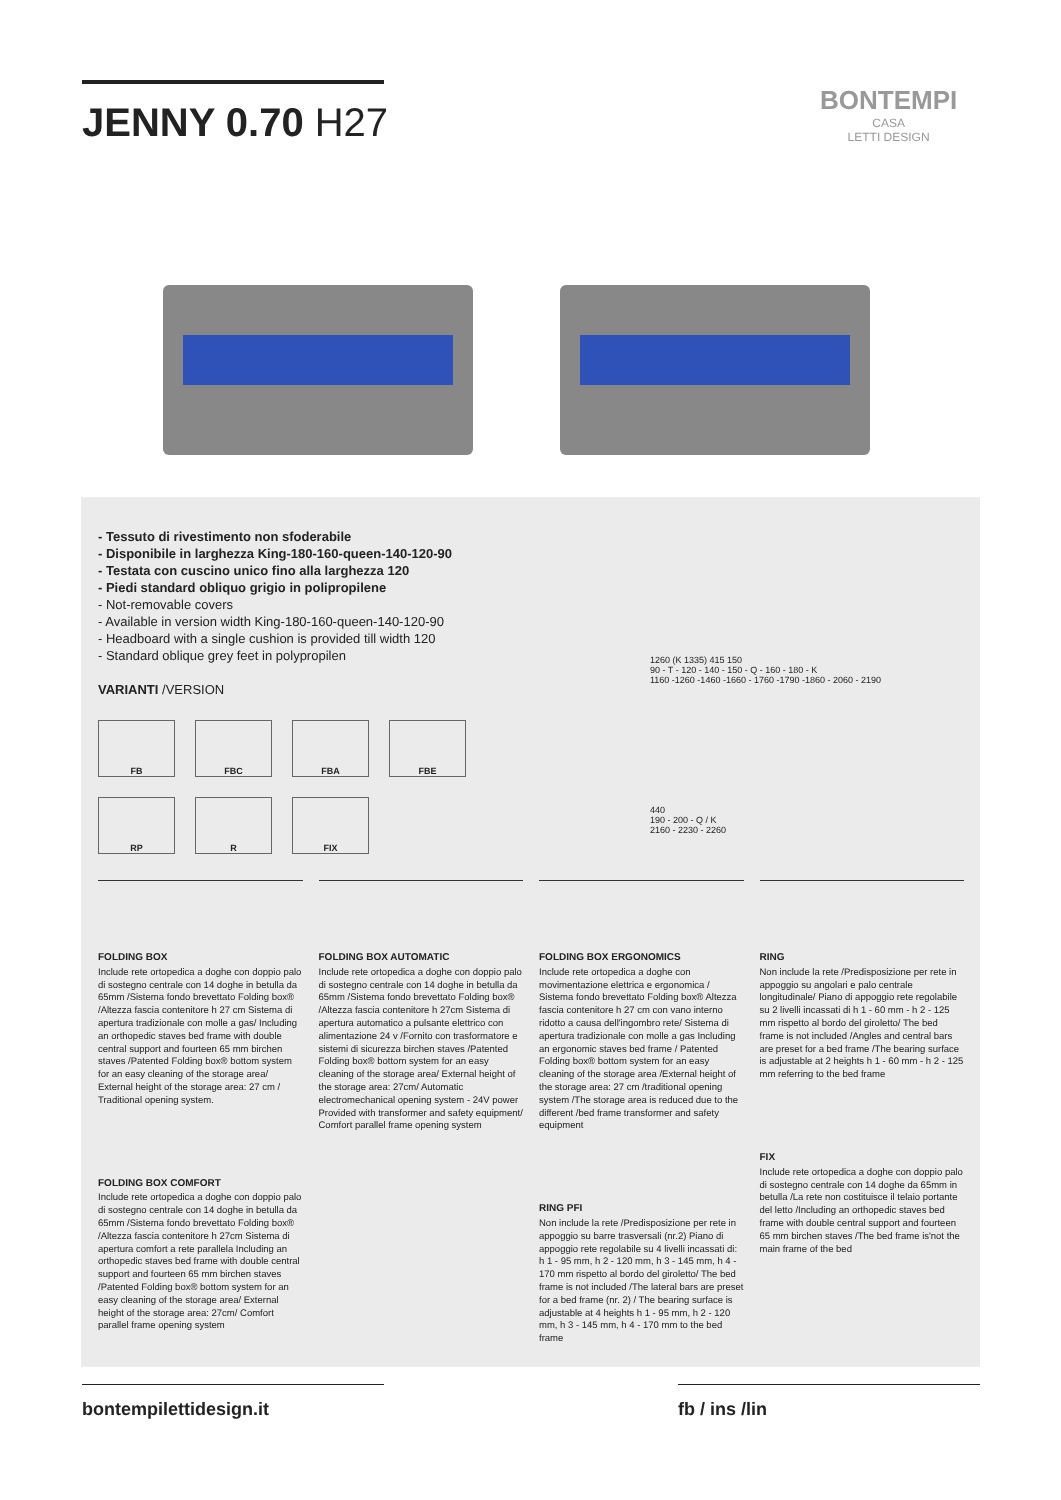JENNY 0.70 H27 BONTEMPI
CASA
LETTI DESIGN
- Tessuto di rivestimento non sfoderabile
- Disponibile in larghezza King-180-160-queen-140-120-90
- Testata con cuscino unico fino alla larghezza 120
- Piedi standard obliquo grigio in polipropilene
- Not-removable covers
- Available in version width King-180-160-queen-140-120-90
- Headboard with a single cushion is provided till width 120
- Standard oblique grey feet in polypropilen
VARIANTI /VERSION
FB
FBC
FBA
FBE
RP
R
FIX
1260 (K 1335) 415 150
90 - T - 120 - 140 - 150 - Q - 160 - 180 - K
1160 -1260 -1460 -1660 - 1760 -1790 -1860 - 2060 - 2190
440
190 - 200 - Q / K
2160 - 2230 - 2260
FOLDING BOX
Include rete ortopedica a doghe con doppio palo di sostegno centrale con 14 doghe in betulla da 65mm /Sistema fondo brevettato Folding box® /Altezza fascia contenitore h 27 cm Sistema di apertura tradizionale con molle a gas/ Including an orthopedic staves bed frame with double central support and fourteen 65 mm birchen staves /Patented Folding box® bottom system for an easy cleaning of the storage area/ External height of the storage area: 27 cm / Traditional opening system.
FOLDING BOX COMFORT
Include rete ortopedica a doghe con doppio palo di sostegno centrale con 14 doghe in betulla da 65mm /Sistema fondo brevettato Folding box® /Altezza fascia contenitore h 27cm Sistema di apertura comfort a rete parallela Including an orthopedic staves bed frame with double central support and fourteen 65 mm birchen staves /Patented Folding box® bottom system for an easy cleaning of the storage area/ External height of the storage area: 27cm/ Comfort parallel frame opening system
FOLDING BOX AUTOMATIC
Include rete ortopedica a doghe con doppio palo di sostegno centrale con 14 doghe in betulla da 65mm /Sistema fondo brevettato Folding box® /Altezza fascia contenitore h 27cm Sistema di apertura automatico a pulsante elettrico con alimentazione 24 v /Fornito con trasformatore e sistemi di sicurezza birchen staves /Patented Folding box® bottom system for an easy cleaning of the storage area/ External height of the storage area: 27cm/ Automatic electromechanical opening system - 24V power Provided with transformer and safety equipment/ Comfort parallel frame opening system
FOLDING BOX ERGONOMICS
Include rete ortopedica a doghe con movimentazione elettrica e ergonomica / Sistema fondo brevettato Folding box® Altezza fascia contenitore h 27 cm con vano interno ridotto a causa dell'ingombro rete/ Sistema di apertura tradizionale con molle a gas Including an ergonomic staves bed frame / Patented Folding box® bottom system for an easy cleaning of the storage area /External height of the storage area: 27 cm /traditional opening system /The storage area is reduced due to the different /bed frame transformer and safety equipment
RING PFI
Non include la rete /Predisposizione per rete in appoggio su barre trasversali (nr.2) Piano di appoggio rete regolabile su 4 livelli incassati di: h 1 - 95 mm, h 2 - 120 mm, h 3 - 145 mm, h 4 - 170 mm rispetto al bordo del giroletto/ The bed frame is not included /The lateral bars are preset for a bed frame (nr. 2) / The bearing surface is adjustable at 4 heights h 1 - 95 mm, h 2 - 120 mm, h 3 - 145 mm, h 4 - 170 mm to the bed frame
RING
Non include la rete /Predisposizione per rete in appoggio su angolari e palo centrale longitudinale/ Piano di appoggio rete regolabile su 2 livelli incassati di h 1 - 60 mm - h 2 - 125 mm rispetto al bordo del giroletto/ The bed frame is not included /Angles and central bars are preset for a bed frame /The bearing surface is adjustable at 2 heights h 1 - 60 mm - h 2 - 125 mm referring to the bed frame
FIX
Include rete ortopedica a doghe con doppio palo di sostegno centrale con 14 doghe da 65mm in betulla /La rete non costituisce il telaio portante del letto /Including an orthopedic staves bed frame with double central support and fourteen 65 mm birchen staves /The bed frame is'not the main frame of the bed
bontempilettidesign.it fb / ins /lin